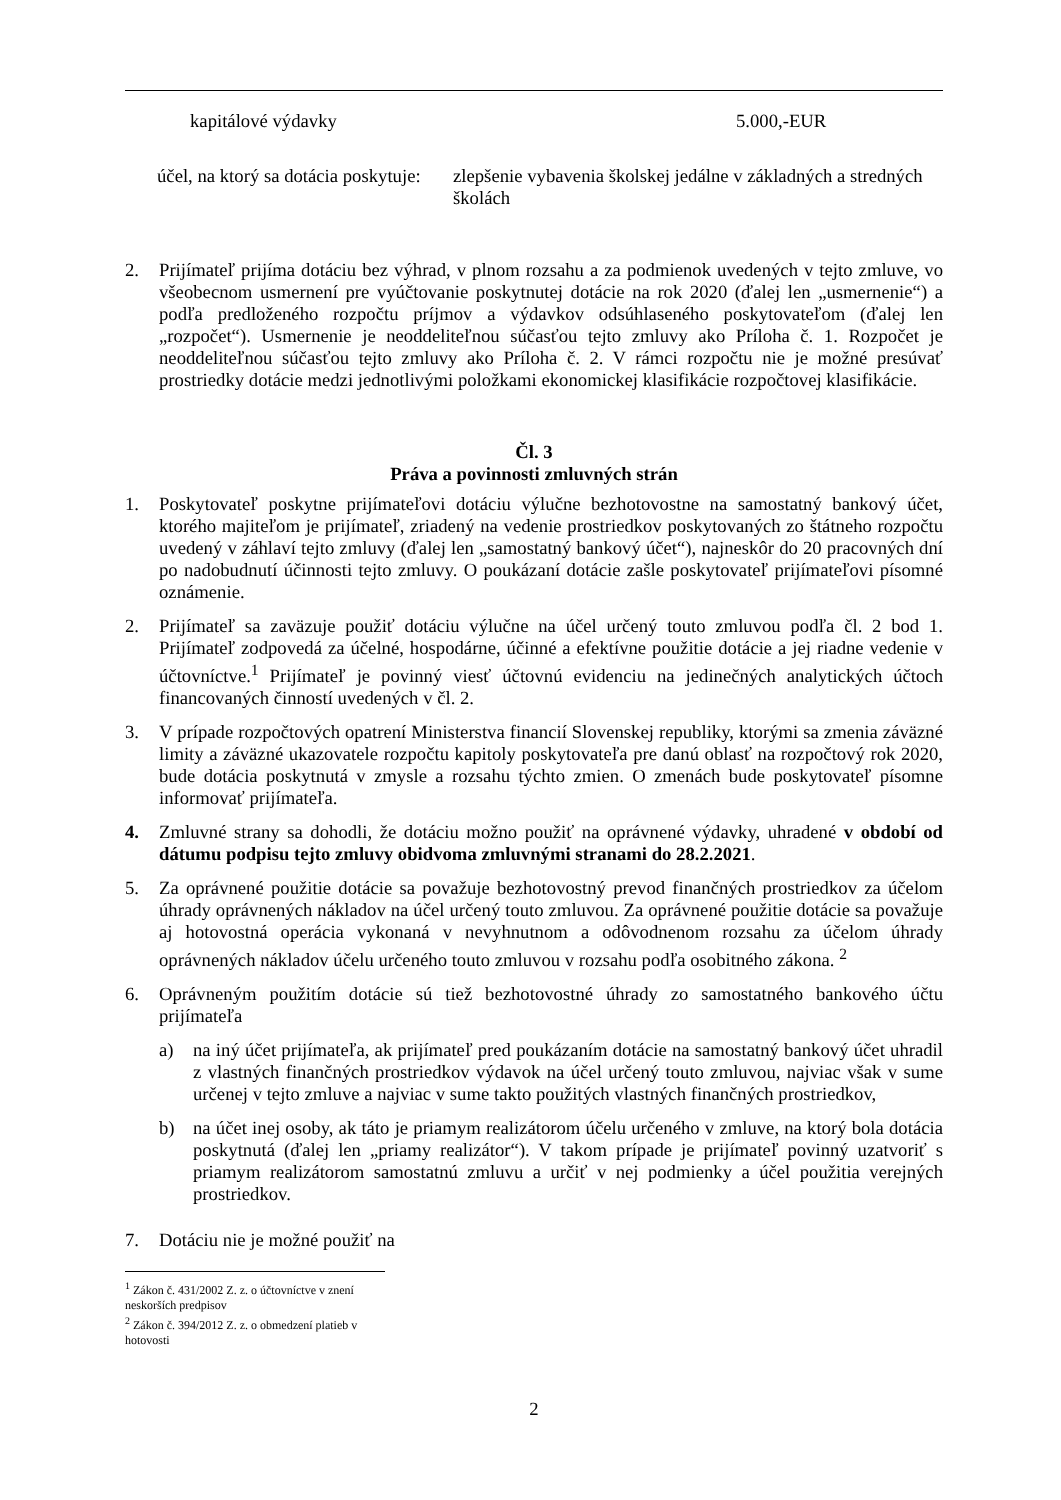kapitálové výdavky 5.000,-EUR
účel, na ktorý sa dotácia poskytuje: zlepšenie vybavenia školskej jedálne v základných a stredných školách
2. Prijímateľ prijíma dotáciu bez výhrad, v plnom rozsahu a za podmienok uvedených v tejto zmluve, vo všeobecnom usmernení pre vyúčtovanie poskytnutej dotácie na rok 2020 (ďalej len „usmernenie“) a podľa predloženého rozpočtu príjmov a výdavkov odsúhlaseného poskytovateľom (ďalej len „rozpočet“). Usmernenie je neoddeliteľnou súčasťou tejto zmluvy ako Príloha č. 1. Rozpočet je neoddeliteľnou súčasťou tejto zmluvy ako Príloha č. 2. V rámci rozpočtu nie je možné presúvať prostriedky dotácie medzi jednotlivými položkami ekonomickej klasifikácie rozpočtovej klasifikácie.
Čl. 3
Práva a povinnosti zmluvných strán
1. Poskytovateľ poskytne prijímateľovi dotáciu výlučne bezhotovostne na samostatný bankový účet, ktorého majiteľom je prijímateľ, zriadený na vedenie prostriedkov poskytovaných zo štátneho rozpočtu uvedený v záhlaví tejto zmluvy (ďalej len „samostatný bankový účet“), najneskôr do 20 pracovných dní po nadobudnutí účinnosti tejto zmluvy. O poukázaní dotácie zašle poskytovateľ prijímateľovi písomné oznámenie.
2. Prijímateľ sa zaväzuje použiť dotáciu výlučne na účel určený touto zmluvou podľa čl. 2 bod 1. Prijímateľ zodpovedá za účelné, hospodárne, účinné a efektívne použitie dotácie a jej riadne vedenie v účtovníctve.<sup>1</sup> Prijímateľ je povinný viesť účtovnú evidenciu na jedinečných analytických účtoch financovaných činností uvedených v čl. 2.
3. V prípade rozpočtových opatrení Ministerstva financií Slovenskej republiky, ktorými sa zmenia záväzné limity a záväzné ukazovatele rozpočtu kapitoly poskytovateľa pre danú oblasť na rozpočtový rok 2020, bude dotácia poskytnutá v zmysle a rozsahu týchto zmien. O zmenách bude poskytovateľ písomne informovať prijímateľa.
4. Zmluvné strany sa dohodli, že dotáciu možno použiť na oprávnené výdavky, uhradené v období od dátumu podpisu tejto zmluvy obidvoma zmluvnými stranami do 28.2.2021.
5. Za oprávnené použitie dotácie sa považuje bezhotovostný prevod finančných prostriedkov za účelom úhrady oprávnených nákladov na účel určený touto zmluvou. Za oprávnené použitie dotácie sa považuje aj hotovostná operácia vykonaná v nevyhnutnom a odôvodnenom rozsahu za účelom úhrady oprávnených nákladov účelu určeného touto zmluvou v rozsahu podľa osobitného zákona. <sup>2</sup>
6. Oprávneným použitím dotácie sú tiež bezhotovostné úhrady zo samostatného bankového účtu prijímateľa
a) na iný účet prijímateľa, ak prijímateľ pred poukázaním dotácie na samostatný bankový účet uhradil z vlastných finančných prostriedkov výdavok na účel určený touto zmluvou, najviac však v sume určenej v tejto zmluve a najviac v sume takto použitých vlastných finančných prostriedkov,
b) na účet inej osoby, ak táto je priamym realizátorom účelu určeného v zmluve, na ktorý bola dotácia poskytnutá (ďalej len „priamy realizátor“). V takom prípade je prijímateľ povinný uzatvoriť s priamym realizátorom samostatnú zmluvu a určiť v nej podmienky a účel použitia verejných prostriedkov.
7. Dotáciu nie je možné použiť na
<sup>1</sup> Zákon č. 431/2002 Z. z. o účtovníctve v znení neskorších predpisov
<sup>2</sup> Zákon č. 394/2012 Z. z. o obmedzení platieb v hotovosti
2